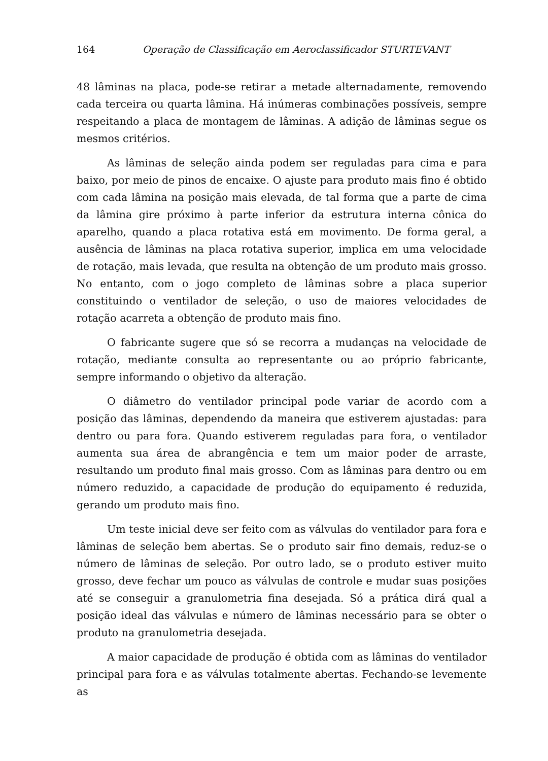164 Operação de Classificação em Aeroclassificador STURTEVANT
48 lâminas na placa, pode-se retirar a metade alternadamente, removendo cada terceira ou quarta lâmina. Há inúmeras combinações possíveis, sempre respeitando a placa de montagem de lâminas. A adição de lâminas segue os mesmos critérios.
As lâminas de seleção ainda podem ser reguladas para cima e para baixo, por meio de pinos de encaixe. O ajuste para produto mais fino é obtido com cada lâmina na posição mais elevada, de tal forma que a parte de cima da lâmina gire próximo à parte inferior da estrutura interna cônica do aparelho, quando a placa rotativa está em movimento. De forma geral, a ausência de lâminas na placa rotativa superior, implica em uma velocidade de rotação, mais levada, que resulta na obtenção de um produto mais grosso. No entanto, com o jogo completo de lâminas sobre a placa superior constituindo o ventilador de seleção, o uso de maiores velocidades de rotação acarreta a obtenção de produto mais fino.
O fabricante sugere que só se recorra a mudanças na velocidade de rotação, mediante consulta ao representante ou ao próprio fabricante, sempre informando o objetivo da alteração.
O diâmetro do ventilador principal pode variar de acordo com a posição das lâminas, dependendo da maneira que estiverem ajustadas: para dentro ou para fora. Quando estiverem reguladas para fora, o ventilador aumenta sua área de abrangência e tem um maior poder de arraste, resultando um produto final mais grosso. Com as lâminas para dentro ou em número reduzido, a capacidade de produção do equipamento é reduzida, gerando um produto mais fino.
Um teste inicial deve ser feito com as válvulas do ventilador para fora e lâminas de seleção bem abertas. Se o produto sair fino demais, reduz-se o número de lâminas de seleção. Por outro lado, se o produto estiver muito grosso, deve fechar um pouco as válvulas de controle e mudar suas posições até se conseguir a granulometria fina desejada. Só a prática dirá qual a posição ideal das válvulas e número de lâminas necessário para se obter o produto na granulometria desejada.
A maior capacidade de produção é obtida com as lâminas do ventilador principal para fora e as válvulas totalmente abertas. Fechando-se levemente as